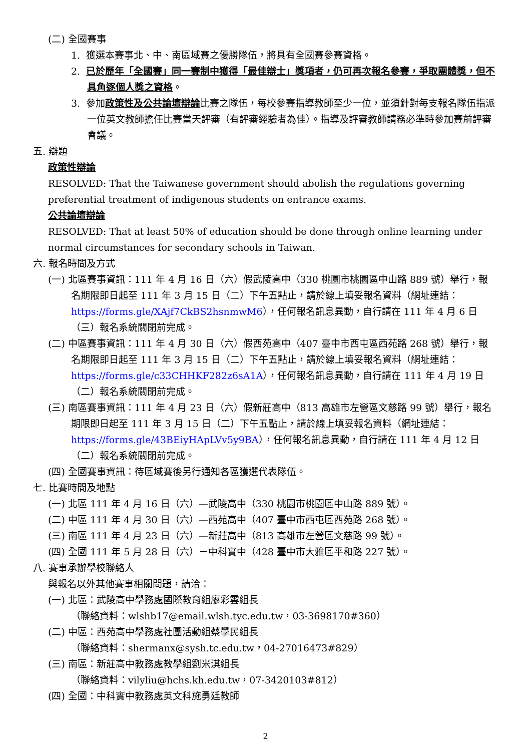(二) 全國賽事
1. 獲選本賽事北、中、南區域賽之優勝隊伍，將具有全國賽參賽資格。
2. 已於歷年「全國賽」同一賽制中獲得「最佳辯士」獎項者，仍可再次報名參賽，爭取團體獎，但不具角逐個人獎之資格。
3. 參加政策性及公共論壇辯論比賽之隊伍，每校參賽指導教師至少一位，並須針對每支報名隊伍指派一位英文教師擔任比賽當天評審（有評審經驗者為佳）。指導及評審教師請務必準時參加賽前評審會議。
五. 辯題
政策性辯論
RESOLVED: That the Taiwanese government should abolish the regulations governing preferential treatment of indigenous students on entrance exams.
公共論壇辯論
RESOLVED: That at least 50% of education should be done through online learning under normal circumstances for secondary schools in Taiwan.
六. 報名時間及方式
(一) 北區賽事資訊：111 年 4 月 16 日（六）假武陵高中（330 桃園市桃園區中山路 889 號）舉行，報名期限即日起至 111 年 3 月 15 日（二）下午五點止，請於線上填妥報名資料（網址連結：https://forms.gle/XAjf7CkBS2hsnmwM6），任何報名訊息異動，自行請在 111 年 4 月 6 日（三）報名系統關閉前完成。
(二) 中區賽事資訊：111 年 4 月 30 日（六）假西苑高中（407 臺中市西屯區西苑路 268 號）舉行，報名期限即日起至 111 年 3 月 15 日（二）下午五點止，請於線上填妥報名資料（網址連結：https://forms.gle/c33CHHKF282z6sA1A），任何報名訊息異動，自行請在 111 年 4 月 19 日（二）報名系統關閉前完成。
(三) 南區賽事資訊：111 年 4 月 23 日（六）假新莊高中（813 高雄市左營區文慈路 99 號）舉行，報名期限即日起至 111 年 3 月 15 日（二）下午五點止，請於線上填妥報名資料（網址連結：https://forms.gle/43BEiyHApLVv5y9BA），任何報名訊息異動，自行請在 111 年 4 月 12 日（二）報名系統關閉前完成。
(四) 全國賽事資訊：待區域賽後另行通知各區獲選代表隊伍。
七. 比賽時間及地點
(一) 北區 111 年 4 月 16 日（六）—武陵高中（330 桃園市桃園區中山路 889 號）。
(二) 中區 111 年 4 月 30 日（六）—西苑高中（407 臺中市西屯區西苑路 268 號）。
(三) 南區 111 年 4 月 23 日（六）—新莊高中（813 高雄市左營區文慈路 99 號）。
(四) 全國 111 年 5 月 28 日（六）－中科實中（428 臺中市大雅區平和路 227 號）。
八. 賽事承辦學校聯絡人
與報名以外其他賽事相關問題，請洽：
(一) 北區：武陵高中學務處國際教育組廖彩雲組長
（聯絡資料：wlshb17@email.wlsh.tyc.edu.tw，03-3698170#360）
(二) 中區：西苑高中學務處社團活動組蔡學民組長
（聯絡資料：shermanx@sysh.tc.edu.tw，04-27016473#829）
(三) 南區：新莊高中教務處教學組劉米淇組長
（聯絡資料：vilyliu@hchs.kh.edu.tw，07-3420103#812）
(四) 全國：中科實中教務處英文科施勇廷教師
2